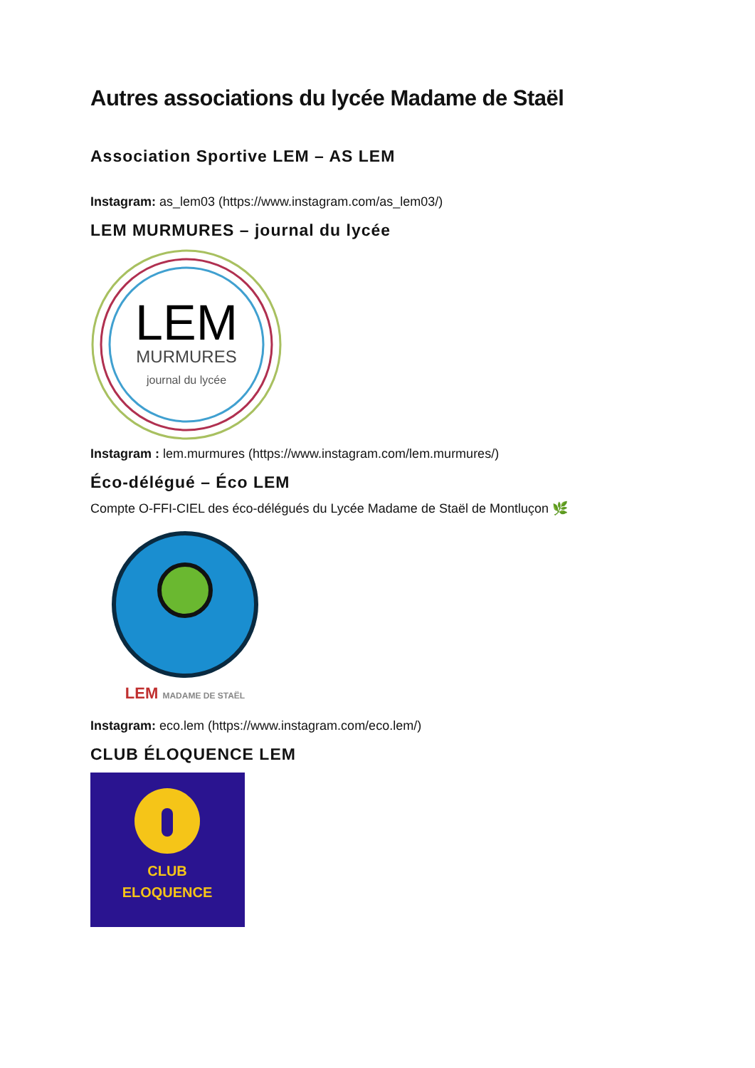Autres associations du lycée Madame de Staël
Association Sportive LEM – AS LEM
Instagram: as_lem03 (https://www.instagram.com/as_lem03/)
LEM MURMURES – journal du lycée
LEM
MURMURES
journal du lycée
Instagram : lem.murmures (https://www.instagram.com/lem.murmures/)
Éco-délégué – Éco LEM
Compte O-FFI-CIEL des éco-délégués du Lycée Madame de Staël de Montluçon 🌿
LEM MADAME DE STAËL
Instagram: eco.lem (https://www.instagram.com/eco.lem/)
CLUB ÉLOQUENCE LEM
CLUB
ELOQUENCE